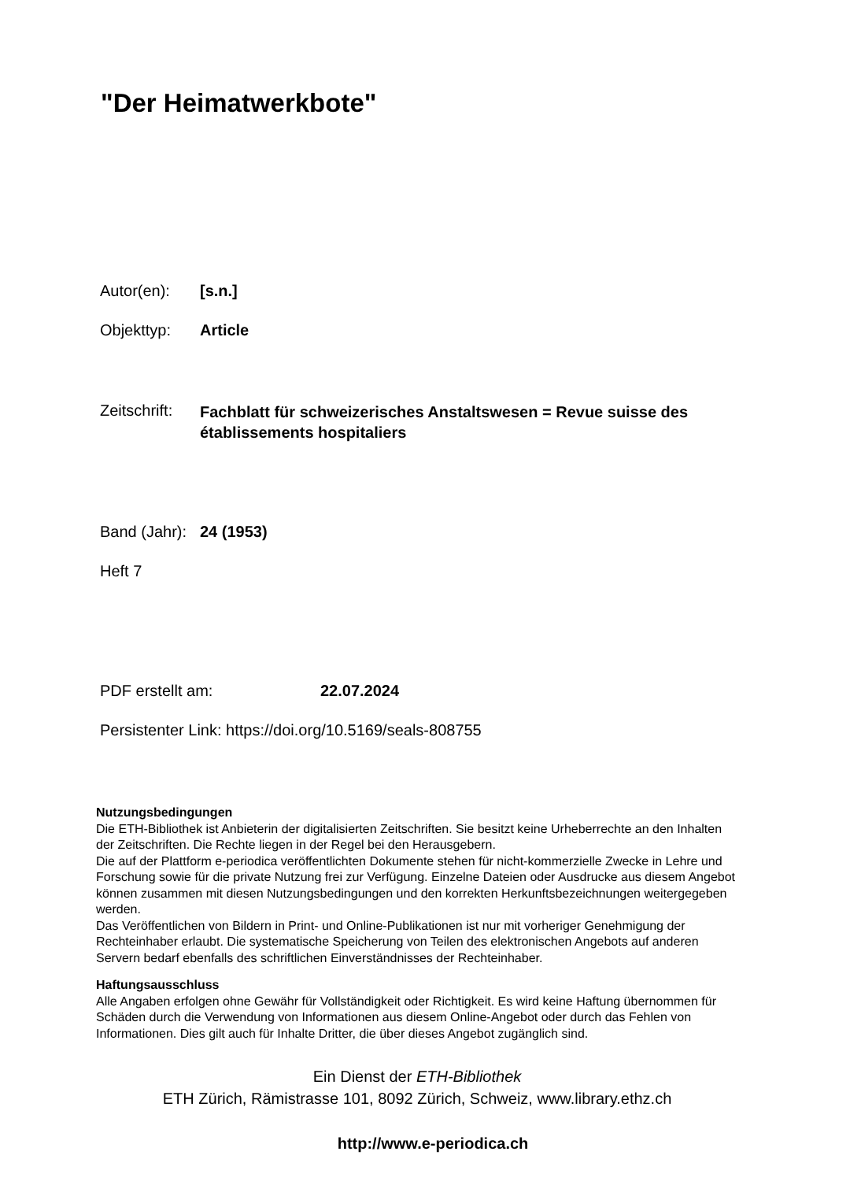"Der Heimatwerkbote"
Autor(en): [s.n.]
Objekttyp: Article
Zeitschrift: Fachblatt für schweizerisches Anstaltswesen = Revue suisse des établissements hospitaliers
Band (Jahr): 24 (1953)
Heft 7
PDF erstellt am: 22.07.2024
Persistenter Link: https://doi.org/10.5169/seals-808755
Nutzungsbedingungen
Die ETH-Bibliothek ist Anbieterin der digitalisierten Zeitschriften. Sie besitzt keine Urheberrechte an den Inhalten der Zeitschriften. Die Rechte liegen in der Regel bei den Herausgebern.
Die auf der Plattform e-periodica veröffentlichten Dokumente stehen für nicht-kommerzielle Zwecke in Lehre und Forschung sowie für die private Nutzung frei zur Verfügung. Einzelne Dateien oder Ausdrucke aus diesem Angebot können zusammen mit diesen Nutzungsbedingungen und den korrekten Herkunftsbezeichnungen weitergegeben werden.
Das Veröffentlichen von Bildern in Print- und Online-Publikationen ist nur mit vorheriger Genehmigung der Rechteinhaber erlaubt. Die systematische Speicherung von Teilen des elektronischen Angebots auf anderen Servern bedarf ebenfalls des schriftlichen Einverständnisses der Rechteinhaber.
Haftungsausschluss
Alle Angaben erfolgen ohne Gewähr für Vollständigkeit oder Richtigkeit. Es wird keine Haftung übernommen für Schäden durch die Verwendung von Informationen aus diesem Online-Angebot oder durch das Fehlen von Informationen. Dies gilt auch für Inhalte Dritter, die über dieses Angebot zugänglich sind.
Ein Dienst der ETH-Bibliothek
ETH Zürich, Rämistrasse 101, 8092 Zürich, Schweiz, www.library.ethz.ch
http://www.e-periodica.ch